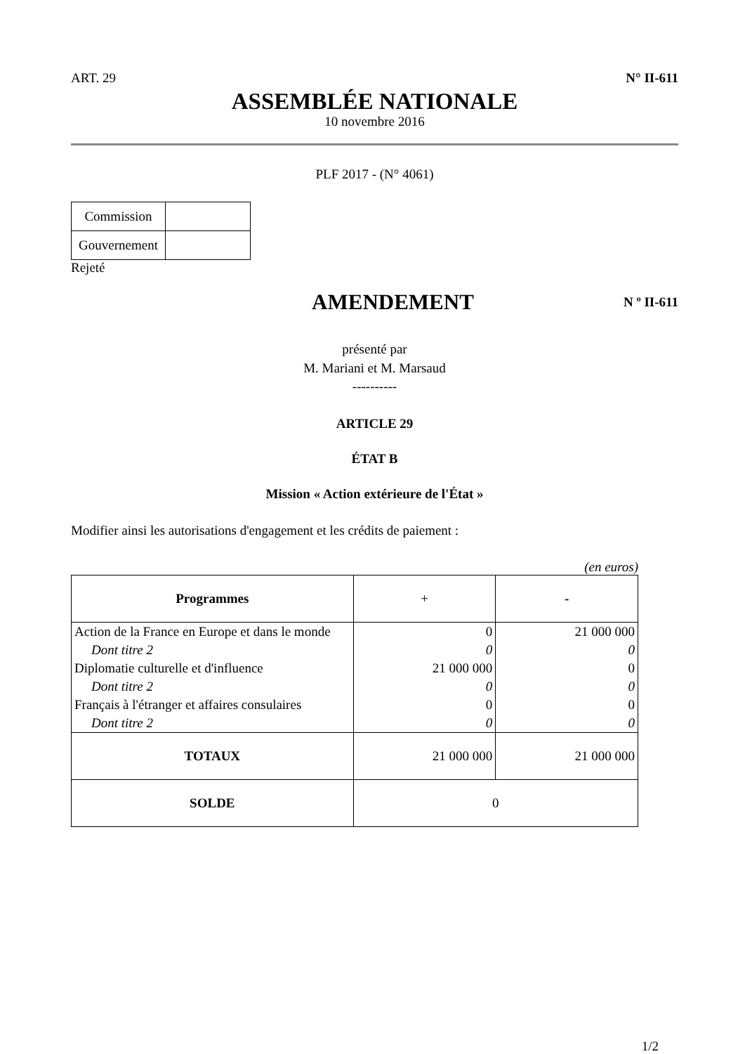ART. 29 N° II-611
ASSEMBLÉE NATIONALE
10 novembre 2016
PLF 2017 - (N° 4061)
| Commission | |
| Gouvernement | |
Rejeté
AMENDEMENT
N º II-611
présenté par
M. Mariani et M. Marsaud
----------
ARTICLE 29
ÉTAT B
Mission « Action extérieure de l'État »
Modifier ainsi les autorisations d'engagement et les crédits de paiement :
(en euros)
| Programmes | + | - |
| Action de la France en Europe et dans le monde | 0 | 21 000 000 |
| Dont titre 2 | 0 | 0 |
| Diplomatie culturelle et d'influence | 21 000 000 | 0 |
| Dont titre 2 | 0 | 0 |
| Français à l'étranger et affaires consulaires | 0 | 0 |
| Dont titre 2 | 0 | 0 |
| TOTAUX | 21 000 000 | 21 000 000 |
| SOLDE | 0 | |
1/2